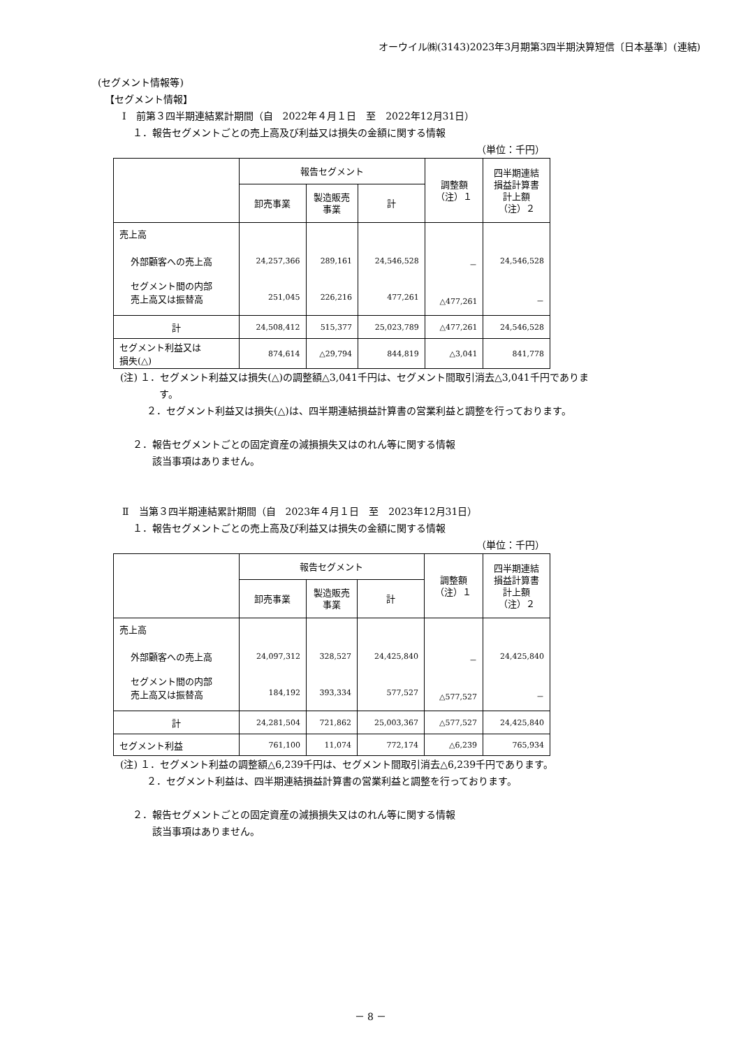オーウイル㈱(3143)2023年3月期第3四半期決算短信〔日本基準〕(連結)
(セグメント情報等)
【セグメント情報】
Ⅰ　前第３四半期連結累計期間（自　2022年４月１日　至　2022年12月31日）
１．報告セグメントごとの売上高及び利益又は損失の金額に関する情報
（単位：千円）
| | 報告セグメント | | | 調整額 （注）１ | 四半期連結 損益計算書 計上額 （注）２ |
| --- | --- | --- | --- | --- | --- |
| | 卸売事業 | 製造販売 事業 | 計 | | |
| 売上高 | 24,257,366 251,045 | 289,161 226,216 | 24,546,528 477,261 | － △477,261 | 24,546,528 － |
| 外部顧客への売上高 | | | | | |
| セグメント間の内部 売上高又は振替高 | | | | | |
| 計 | 24,508,412 | 515,377 | 25,023,789 | △477,261 | 24,546,528 |
| セグメント利益又は 損失(△) | 874,614 | △29,794 | 844,819 | △3,041 | 841,778 |
(注) １．セグメント利益又は損失(△)の調整額△3,041千円は、セグメント間取引消去△3,041千円でありま
す。
２．セグメント利益又は損失(△)は、四半期連結損益計算書の営業利益と調整を行っております。
２．報告セグメントごとの固定資産の減損損失又はのれん等に関する情報
該当事項はありません。
Ⅱ　当第３四半期連結累計期間（自　2023年４月１日　至　2023年12月31日）
１．報告セグメントごとの売上高及び利益又は損失の金額に関する情報
（単位：千円）
| | 報告セグメント | | | 調整額 （注）１ | 四半期連結 損益計算書 計上額 （注）２ |
| --- | --- | --- | --- | --- | --- |
| | 卸売事業 | 製造販売 事業 | 計 | | |
| 売上高 | 24,097,312 184,192 | 328,527 393,334 | 24,425,840 577,527 | － △577,527 | 24,425,840 － |
| 外部顧客への売上高 | | | | | |
| セグメント間の内部 売上高又は振替高 | | | | | |
| 計 | 24,281,504 | 721,862 | 25,003,367 | △577,527 | 24,425,840 |
| セグメント利益 | 761,100 | 11,074 | 772,174 | △6,239 | 765,934 |
(注) １．セグメント利益の調整額△6,239千円は、セグメント間取引消去△6,239千円であります。
２．セグメント利益は、四半期連結損益計算書の営業利益と調整を行っております。
２．報告セグメントごとの固定資産の減損損失又はのれん等に関する情報
該当事項はありません。
－ 8 －